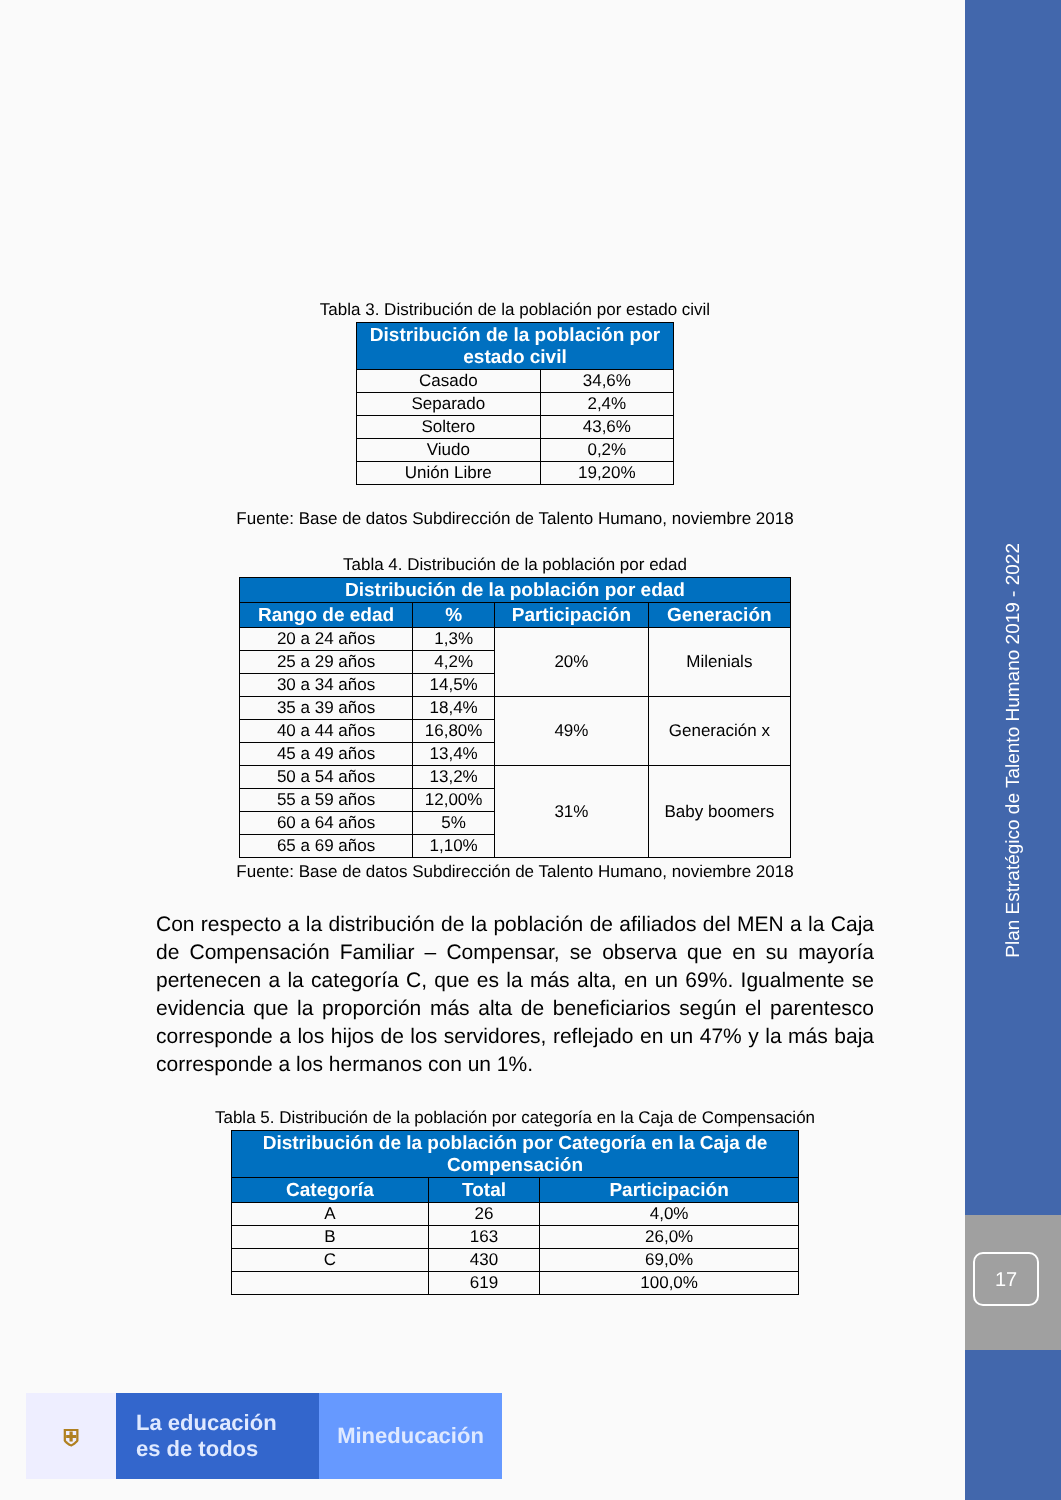Plan Estratégico de Talento Humano 2019 - 2022
17
Tabla 3. Distribución de la población por estado civil
| Distribución de la población por estado civil | |
| --- | --- |
| Casado | 34,6% |
| Separado | 2,4% |
| Soltero | 43,6% |
| Viudo | 0,2% |
| Unión Libre | 19,20% |
Fuente: Base de datos Subdirección de Talento Humano, noviembre 2018
Tabla 4. Distribución de la población por edad
| Distribución de la población por edad | | | |
| --- | --- | --- | --- |
| Rango de edad | % | Participación | Generación |
| 20 a 24 años | 1,3% | 20% | Milenials |
| 25 a 29 años | 4,2% | | |
| 30 a 34 años | 14,5% | | |
| 35 a 39 años | 18,4% | 49% | Generación x |
| 40 a 44 años | 16,80% | | |
| 45 a 49 años | 13,4% | | |
| 50 a 54 años | 13,2% | 31% | Baby boomers |
| 55 a 59 años | 12,00% | | |
| 60 a 64 años | 5% | | |
| 65 a 69 años | 1,10% | | |
Fuente: Base de datos Subdirección de Talento Humano, noviembre 2018
Con respecto a la distribución de la población de afiliados del MEN a la Caja de Compensación Familiar – Compensar, se observa que en su mayoría pertenecen a la categoría C, que es la más alta, en un 69%. Igualmente se evidencia que la proporción más alta de beneficiarios según el parentesco corresponde a los hijos de los servidores, reflejado en un 47% y la más baja corresponde a los hermanos con un 1%.
Tabla 5. Distribución de la población por categoría en la Caja de Compensación
| Distribución de la población por Categoría en la Caja de Compensación | | |
| --- | --- | --- |
| Categoría | Total | Participación |
| A | 26 | 4,0% |
| B | 163 | 26,0% |
| C | 430 | 69,0% |
| | 619 | 100,0% |
⛨ La educación
es de todos
Mineducación